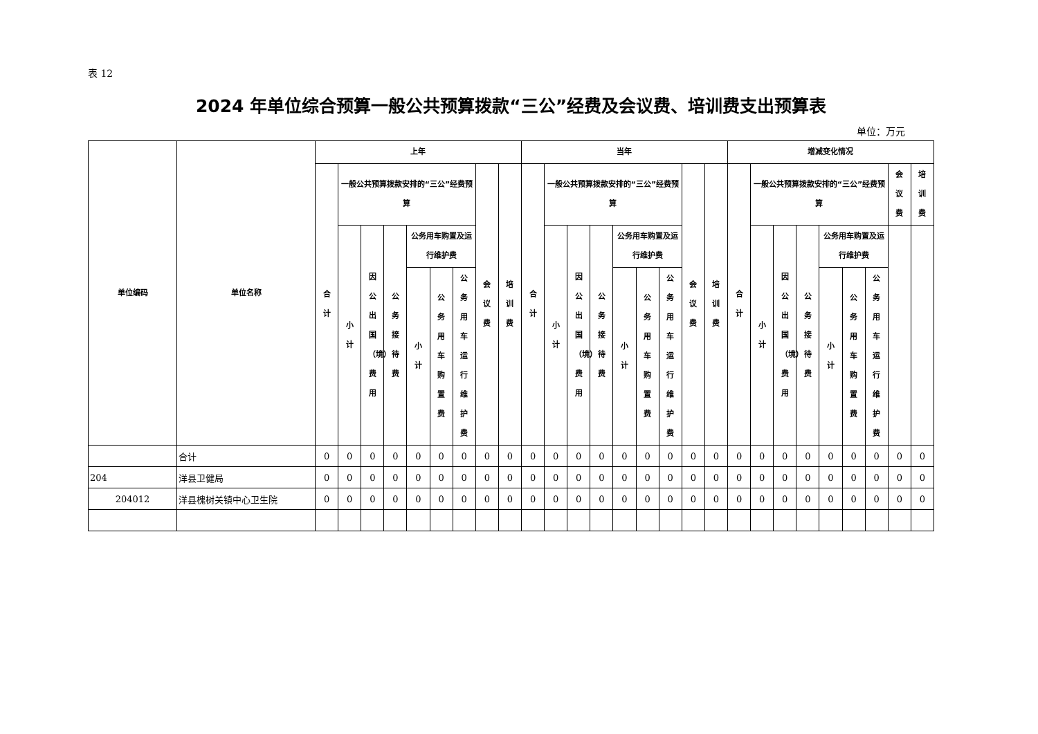表 12
2024 年单位综合预算一般公共预算拨款“三公”经费及会议费、培训费支出预算表
单位：万元
| 单位编码 | 单位名称 | 上年 | | | | | | | | | 当年 | | | | | | | | | 增减变化情况 | | | | | | | | |
| --- | --- | --- | --- | --- | --- | --- | --- | --- | --- | --- | --- | --- | --- | --- | --- | --- | --- | --- | --- | --- | --- | --- | --- | --- | --- | --- | --- | --- |
| | | 合计 | 一般公共预算拨款安排的“三公”经费预算 | | | | | | 会议费 | 培训费 | 合计 | 一般公共预算拨款安排的“三公”经费预算 | | | | | | 会议费 | 培训费 | 合计 | 一般公共预算拨款安排的“三公”经费预算 | | | | | | 会议费 | 培训费 |
| | | | 小计 | 因公出国（境）费用 | 公务接待费 | 公务用车购置及运行维护费 | | | | | | 小计 | 因公出国（境）费用 | 公务接待费 | 公务用车购置及运行维护费 | | | | | | 小计 | 因公出国（境）费用 | 公务接待费 | 公务用车购置及运行维护费 | | | | |
| | | | | | | 小计 | 公务用车购置费 | 公务用车运行维护费 | | | | | | | 小计 | 公务用车购置费 | 公务用车运行维护费 | | | | | | | 小计 | 公务用车购置费 | 公务用车运行维护费 | | |
| | 合计 | 0 | 0 | 0 | 0 | 0 | 0 | 0 | 0 | 0 | 0 | 0 | 0 | 0 | 0 | 0 | 0 | 0 | 0 | 0 | 0 | 0 | 0 | 0 | 0 | 0 | 0 | 0 |
| 204 | 洋县卫健局 | 0 | 0 | 0 | 0 | 0 | 0 | 0 | 0 | 0 | 0 | 0 | 0 | 0 | 0 | 0 | 0 | 0 | 0 | 0 | 0 | 0 | 0 | 0 | 0 | 0 | 0 | 0 |
| 204012 | 洋县槐树关镇中心卫生院 | 0 | 0 | 0 | 0 | 0 | 0 | 0 | 0 | 0 | 0 | 0 | 0 | 0 | 0 | 0 | 0 | 0 | 0 | 0 | 0 | 0 | 0 | 0 | 0 | 0 | 0 | 0 |